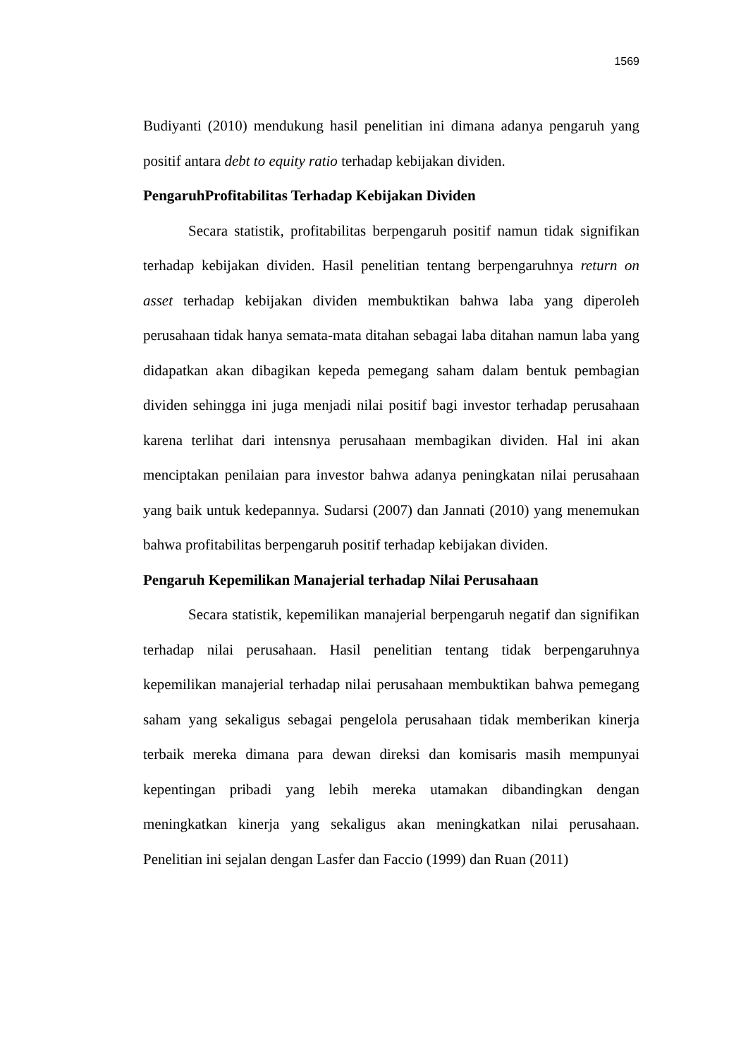1569
Budiyanti (2010) mendukung hasil penelitian ini dimana adanya pengaruh yang positif antara debt to equity ratio terhadap kebijakan dividen.
PengaruhProfitabilitas Terhadap Kebijakan Dividen
Secara statistik, profitabilitas berpengaruh positif namun tidak signifikan terhadap kebijakan dividen. Hasil penelitian tentang berpengaruhnya return on asset terhadap kebijakan dividen membuktikan bahwa laba yang diperoleh perusahaan tidak hanya semata-mata ditahan sebagai laba ditahan namun laba yang didapatkan akan dibagikan kepeda pemegang saham dalam bentuk pembagian dividen sehingga ini juga menjadi nilai positif bagi investor terhadap perusahaan karena terlihat dari intensnya perusahaan membagikan dividen. Hal ini akan menciptakan penilaian para investor bahwa adanya peningkatan nilai perusahaan yang baik untuk kedepannya. Sudarsi (2007) dan Jannati (2010) yang menemukan bahwa profitabilitas berpengaruh positif terhadap kebijakan dividen.
Pengaruh Kepemilikan Manajerial terhadap Nilai Perusahaan
Secara statistik, kepemilikan manajerial berpengaruh negatif dan signifikan terhadap nilai perusahaan. Hasil penelitian tentang tidak berpengaruhnya kepemilikan manajerial terhadap nilai perusahaan membuktikan bahwa pemegang saham yang sekaligus sebagai pengelola perusahaan tidak memberikan kinerja terbaik mereka dimana para dewan direksi dan komisaris masih mempunyai kepentingan pribadi yang lebih mereka utamakan dibandingkan dengan meningkatkan kinerja yang sekaligus akan meningkatkan nilai perusahaan. Penelitian ini sejalan dengan Lasfer dan Faccio (1999) dan Ruan (2011)